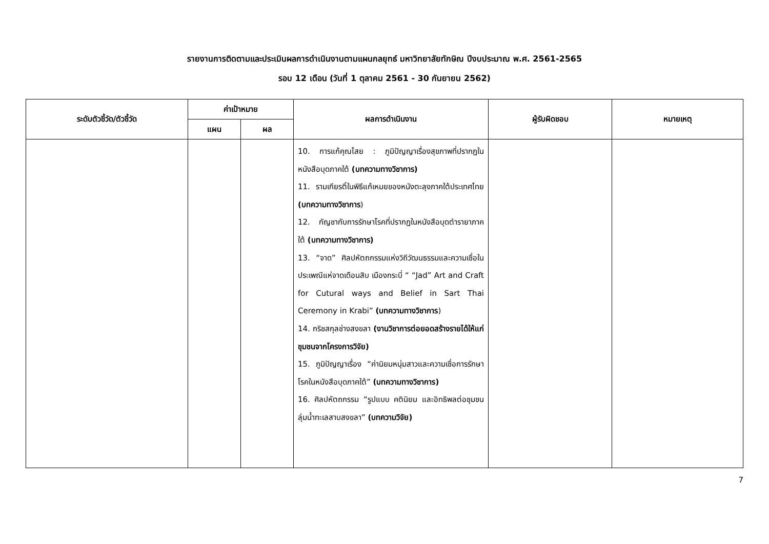รายงานการติดตามและประเมินผลการดำเนินงานตามแผนกลยุทธ์ มหาวิทยาลัยทักษิณ ปีงบประมาณ พ.ศ. 2561-2565
รอบ 12 เดือน (วันที่ 1 ตุลาคม 2561 - 30 กันยายน 2562)
| ระดับตัวชี้วัด/ตัวชี้วัด | ค่าเป้าหมาย | | ผลการดำเนินงาน | ผู้รับผิดชอบ | หมายเหตุ |
| --- | --- | --- | --- | --- | --- |
| | แผน | ผล | | | |
| | | | 10. การแก้คุณไสย : ภูมิปัญญาเรื่องสุขภาพที่ปรากฏในหนังสือบุดภาคใต้ (บทความทางวิชาการ) 11. รามเกียรติ์ในพิธีแก้เหมยของหนังตะลุงภาคใต้ประเทศไทย (บทความทางวิชาการ ) 12. กัญชากับการรักษาโรคที่ปรากฏในหนังสือบุดตำรายาภาคใต้ (บทความทางวิชาการ) 13. “จาด” ศิลปหัตถกรรมแห่งวิถีวัฒนธรรมและความเชื่อในประเพณีแห่จาดเดือนสิบ เมืองกระบี่ “ “Jad” Art and Craft for Cutural ways and Belief in Sart Thai Ceremony in Krabi” (บทความทางวิชาการ ) 14. กริชสกุลช่างสงขลา (งานวิชาการต่อยอดสร้างรายได้ให้แก่ชุมชนจากโครงการวิจัย) 15. ภูมิปัญญาเรื่อง “ค่านิยมหนุ่มสาวและความเชื่อการรักษาโรคในหนังสือบุดภาคใต้” (บทความทางวิชาการ) 16. ศิลปหัตถกรรม “รูปแบบ คตินิยม และอิทธิพลต่อชุมชนลุ่มน้ำทะเลสาบสงขลา” (บทความวิจัย) | | |
7